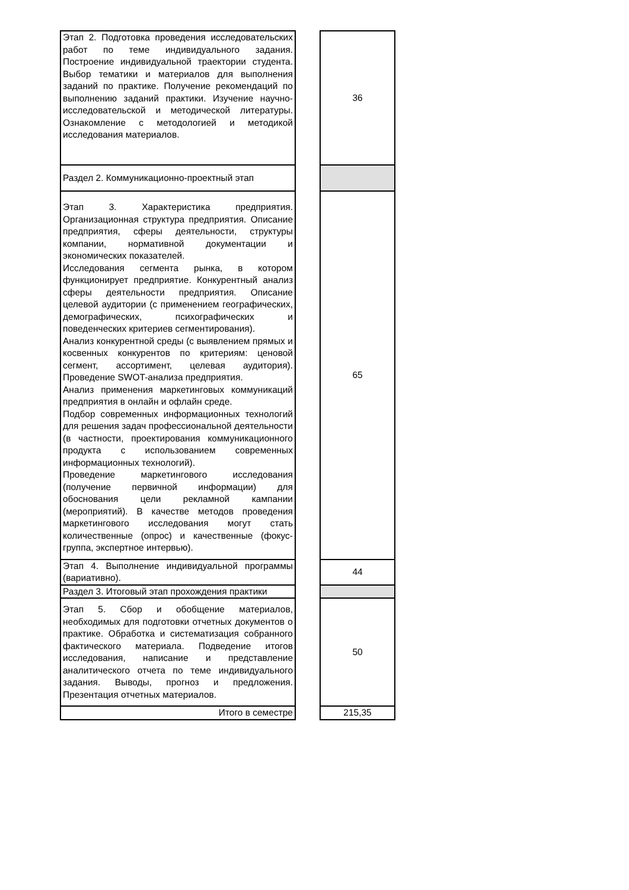| Этап 2. Подготовка проведения исследовательских работ по теме индивидуального задания. Построение индивидуальной траектории студента. Выбор тематики и материалов для выполнения заданий по практике. Получение рекомендаций по выполнению заданий практики. Изучение научно-исследовательской и методической литературы. Ознакомление с методологией и методикой исследования материалов. | | 36 |
| Раздел 2. Коммуникационно-проектный этап | | |
| Этап 3. Характеристика предприятия. Организационная структура предприятия. Описание предприятия, сферы деятельности, структуры компании, нормативной документации и экономических показателей. Исследования сегмента рынка, в котором функционирует предприятие. Конкурентный анализ сферы деятельности предприятия. Описание целевой аудитории (с применением географических, демографических, психографических и поведенческих критериев сегментирования). Анализ конкурентной среды (с выявлением прямых и косвенных конкурентов по критериям: ценовой сегмент, ассортимент, целевая аудитория). Проведение SWOT-анализа предприятия. Анализ применения маркетинговых коммуникаций предприятия в онлайн и офлайн среде. Подбор современных информационных технологий для решения задач профессиональной деятельности (в частности, проектирования коммуникационного продукта с использованием современных информационных технологий). Проведение маркетингового исследования (получение первичной информации) для обоснования цели рекламной кампании (мероприятий). В качестве методов проведения маркетингового исследования могут стать количественные (опрос) и качественные (фокус-группа, экспертное интервью). | | 65 |
| Этап 4. Выполнение индивидуальной программы (вариативно). | | 44 |
| Раздел 3. Итоговый этап прохождения практики | | |
| Этап 5. Сбор и обобщение материалов, необходимых для подготовки отчетных документов о практике. Обработка и систематизация собранного фактического материала. Подведение итогов исследования, написание и представление аналитического отчета по теме индивидуального задания. Выводы, прогноз и предложения. Презентация отчетных материалов. | | 50 |
| Итого в семестре | | 215,35 |